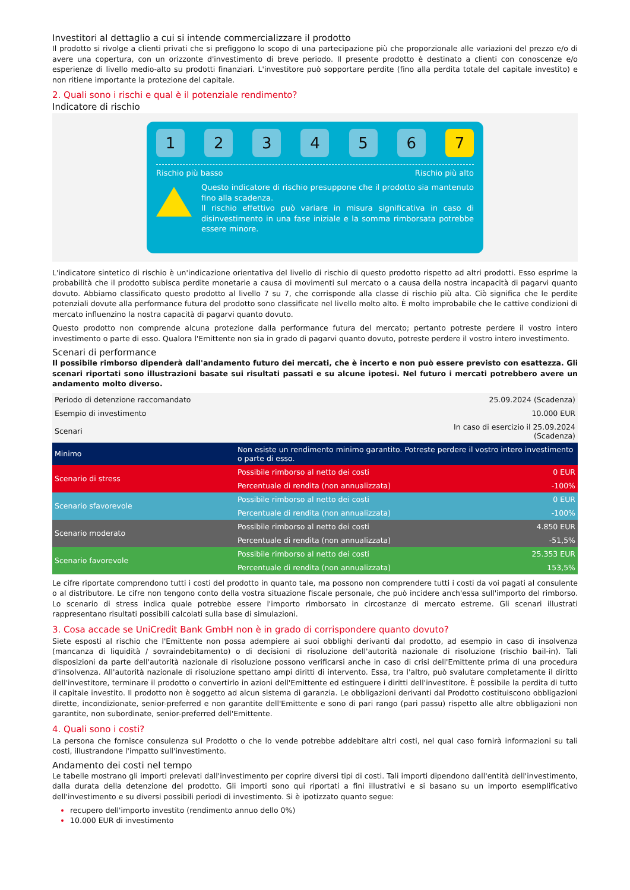Investitori al dettaglio a cui si intende commercializzare il prodotto
Il prodotto si rivolge a clienti privati che si prefiggono lo scopo di una partecipazione più che proporzionale alle variazioni del prezzo e/o di avere una copertura, con un orizzonte d'investimento di breve periodo. Il presente prodotto è destinato a clienti con conoscenze e/o esperienze di livello medio-alto su prodotti finanziari. L'investitore può sopportare perdite (fino alla perdita totale del capitale investito) e non ritiene importante la protezione del capitale.
2. Quali sono i rischi e qual è il potenziale rendimento?
Indicatore di rischio
1 2 3 4 5 6 7
Rischio più basso Rischio più alto
Questo indicatore di rischio presuppone che il prodotto sia mantenuto fino alla scadenza.
Il rischio effettivo può variare in misura significativa in caso di disinvestimento in una fase iniziale e la somma rimborsata potrebbe essere minore.
L'indicatore sintetico di rischio è un'indicazione orientativa del livello di rischio di questo prodotto rispetto ad altri prodotti. Esso esprime la probabilità che il prodotto subisca perdite monetarie a causa di movimenti sul mercato o a causa della nostra incapacità di pagarvi quanto dovuto. Abbiamo classificato questo prodotto al livello 7 su 7, che corrisponde alla classe di rischio più alta. Ciò significa che le perdite potenziali dovute alla performance futura del prodotto sono classificate nel livello molto alto. È molto improbabile che le cattive condizioni di mercato influenzino la nostra capacità di pagarvi quanto dovuto.
Questo prodotto non comprende alcuna protezione dalla performance futura del mercato; pertanto potreste perdere il vostro intero investimento o parte di esso. Qualora l'Emittente non sia in grado di pagarvi quanto dovuto, potreste perdere il vostro intero investimento.
Scenari di performance
Il possibile rimborso dipenderà dall'andamento futuro dei mercati, che è incerto e non può essere previsto con esattezza. Gli scenari riportati sono illustrazioni basate sui risultati passati e su alcune ipotesi. Nel futuro i mercati potrebbero avere un andamento molto diverso.
| Periodo di detenzione raccomandato | | 25.09.2024 (Scadenza) |
| Esempio di investimento | | 10.000 EUR |
| Scenari | | In caso di esercizio il 25.09.2024 (Scadenza) |
| Minimo | Non esiste un rendimento minimo garantito. Potreste perdere il vostro intero investimento o parte di esso. | |
| Scenario di stress | Possibile rimborso al netto dei costi | 0 EUR |
| | Percentuale di rendita (non annualizzata) | -100% |
| Scenario sfavorevole | Possibile rimborso al netto dei costi | 0 EUR |
| | Percentuale di rendita (non annualizzata) | -100% |
| Scenario moderato | Possibile rimborso al netto dei costi | 4.850 EUR |
| | Percentuale di rendita (non annualizzata) | -51,5% |
| Scenario favorevole | Possibile rimborso al netto dei costi | 25.353 EUR |
| | Percentuale di rendita (non annualizzata) | 153,5% |
Le cifre riportate comprendono tutti i costi del prodotto in quanto tale, ma possono non comprendere tutti i costi da voi pagati al consulente o al distributore. Le cifre non tengono conto della vostra situazione fiscale personale, che può incidere anch'essa sull'importo del rimborso. Lo scenario di stress indica quale potrebbe essere l'importo rimborsato in circostanze di mercato estreme. Gli scenari illustrati rappresentano risultati possibili calcolati sulla base di simulazioni.
3. Cosa accade se UniCredit Bank GmbH non è in grado di corrispondere quanto dovuto?
Siete esposti al rischio che l'Emittente non possa adempiere ai suoi obblighi derivanti dal prodotto, ad esempio in caso di insolvenza (mancanza di liquidità / sovraindebitamento) o di decisioni di risoluzione dell'autorità nazionale di risoluzione (rischio bail-in). Tali disposizioni da parte dell'autorità nazionale di risoluzione possono verificarsi anche in caso di crisi dell'Emittente prima di una procedura d'insolvenza. All'autorità nazionale di risoluzione spettano ampi diritti di intervento. Essa, tra l'altro, può svalutare completamente il diritto dell'investitore, terminare il prodotto o convertirlo in azioni dell'Emittente ed estinguere i diritti dell'investitore. È possibile la perdita di tutto il capitale investito. Il prodotto non è soggetto ad alcun sistema di garanzia. Le obbligazioni derivanti dal Prodotto costituiscono obbligazioni dirette, incondizionate, senior-preferred e non garantite dell'Emittente e sono di pari rango (pari passu) rispetto alle altre obbligazioni non garantite, non subordinate, senior-preferred dell'Emittente.
4. Quali sono i costi?
La persona che fornisce consulenza sul Prodotto o che lo vende potrebbe addebitare altri costi, nel qual caso fornirà informazioni su tali costi, illustrandone l'impatto sull'investimento.
Andamento dei costi nel tempo
Le tabelle mostrano gli importi prelevati dall'investimento per coprire diversi tipi di costi. Tali importi dipendono dall'entità dell'investimento, dalla durata della detenzione del prodotto. Gli importi sono qui riportati a fini illustrativi e si basano su un importo esemplificativo dell'investimento e su diversi possibili periodi di investimento. Si è ipotizzato quanto segue:
recupero dell'importo investito (rendimento annuo dello 0%)
10.000 EUR di investimento